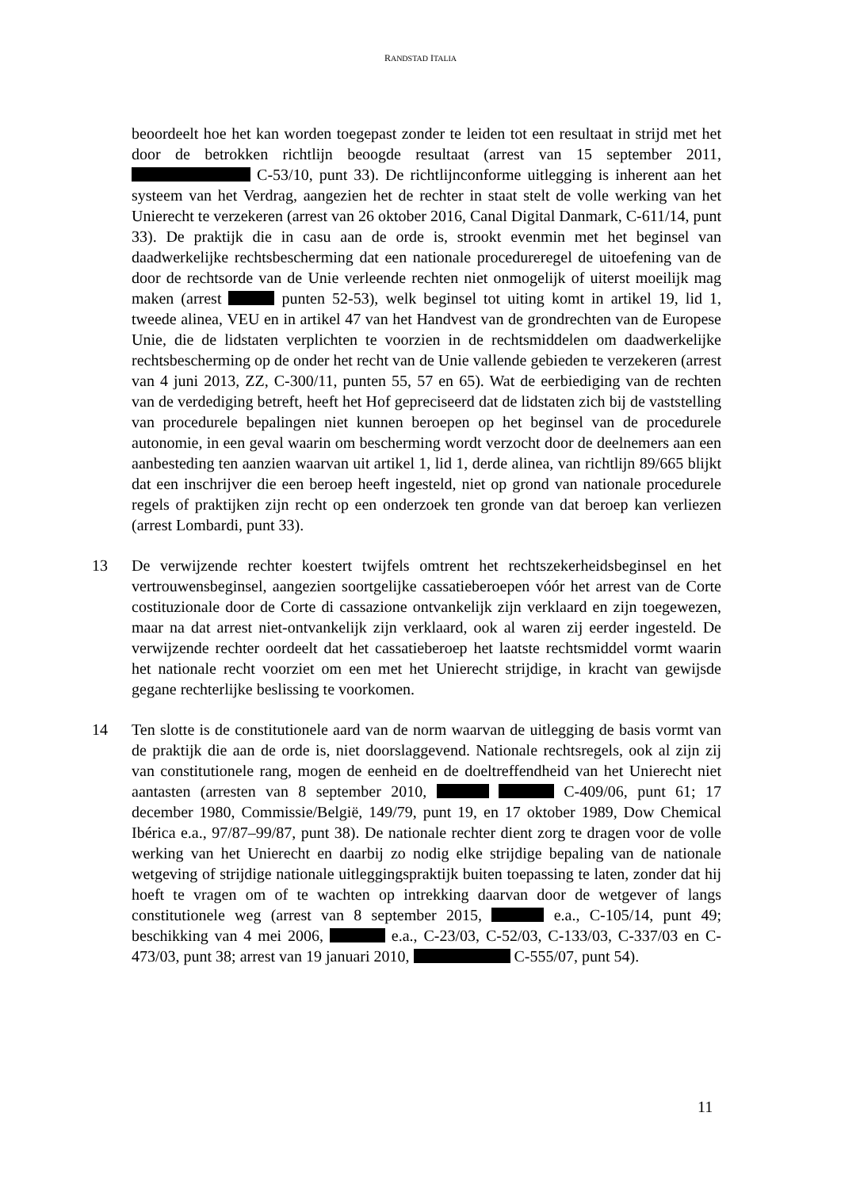RANDSTAD ITALIA
beoordeelt hoe het kan worden toegepast zonder te leiden tot een resultaat in strijd met het door de betrokken richtlijn beoogde resultaat (arrest van 15 september 2011, C-53/10, punt 33). De richtlijnconforme uitlegging is inherent aan het systeem van het Verdrag, aangezien het de rechter in staat stelt de volle werking van het Unierecht te verzekeren (arrest van 26 oktober 2016, Canal Digital Danmark, C-611/14, punt 33). De praktijk die in casu aan de orde is, strookt evenmin met het beginsel van daadwerkelijke rechtsbescherming dat een nationale procedureregel de uitoefening van de door de rechtsorde van de Unie verleende rechten niet onmogelijk of uiterst moeilijk mag maken (arrest punten 52-53), welk beginsel tot uiting komt in artikel 19, lid 1, tweede alinea, VEU en in artikel 47 van het Handvest van de grondrechten van de Europese Unie, die de lidstaten verplichten te voorzien in de rechtsmiddelen om daadwerkelijke rechtsbescherming op de onder het recht van de Unie vallende gebieden te verzekeren (arrest van 4 juni 2013, ZZ, C-300/11, punten 55, 57 en 65). Wat de eerbiediging van de rechten van de verdediging betreft, heeft het Hof gepreciseerd dat de lidstaten zich bij de vaststelling van procedurele bepalingen niet kunnen beroepen op het beginsel van de procedurele autonomie, in een geval waarin om bescherming wordt verzocht door de deelnemers aan een aanbesteding ten aanzien waarvan uit artikel 1, lid 1, derde alinea, van richtlijn 89/665 blijkt dat een inschrijver die een beroep heeft ingesteld, niet op grond van nationale procedurele regels of praktijken zijn recht op een onderzoek ten gronde van dat beroep kan verliezen (arrest Lombardi, punt 33).
13 De verwijzende rechter koestert twijfels omtrent het rechtszekerheidsbeginsel en het vertrouwensbeginsel, aangezien soortgelijke cassatieberoepen vóór het arrest van de Corte costituzionale door de Corte di cassazione ontvankelijk zijn verklaard en zijn toegewezen, maar na dat arrest niet-ontvankelijk zijn verklaard, ook al waren zij eerder ingesteld. De verwijzende rechter oordeelt dat het cassatieberoep het laatste rechtsmiddel vormt waarin het nationale recht voorziet om een met het Unierecht strijdige, in kracht van gewijsde gegane rechterlijke beslissing te voorkomen.
14 Ten slotte is de constitutionele aard van de norm waarvan de uitlegging de basis vormt van de praktijk die aan de orde is, niet doorslaggevend. Nationale rechtsregels, ook al zijn zij van constitutionele rang, mogen de eenheid en de doeltreffendheid van het Unierecht niet aantasten (arresten van 8 september 2010, C-409/06, punt 61; 17 december 1980, Commissie/België, 149/79, punt 19, en 17 oktober 1989, Dow Chemical Ibérica e.a., 97/87–99/87, punt 38). De nationale rechter dient zorg te dragen voor de volle werking van het Unierecht en daarbij zo nodig elke strijdige bepaling van de nationale wetgeving of strijdige nationale uitleggingspraktijk buiten toepassing te laten, zonder dat hij hoeft te vragen om of te wachten op intrekking daarvan door de wetgever of langs constitutionele weg (arrest van 8 september 2015, e.a., C-105/14, punt 49; beschikking van 4 mei 2006, e.a., C-23/03, C-52/03, C-133/03, C-337/03 en C-473/03, punt 38; arrest van 19 januari 2010, C-555/07, punt 54).
11